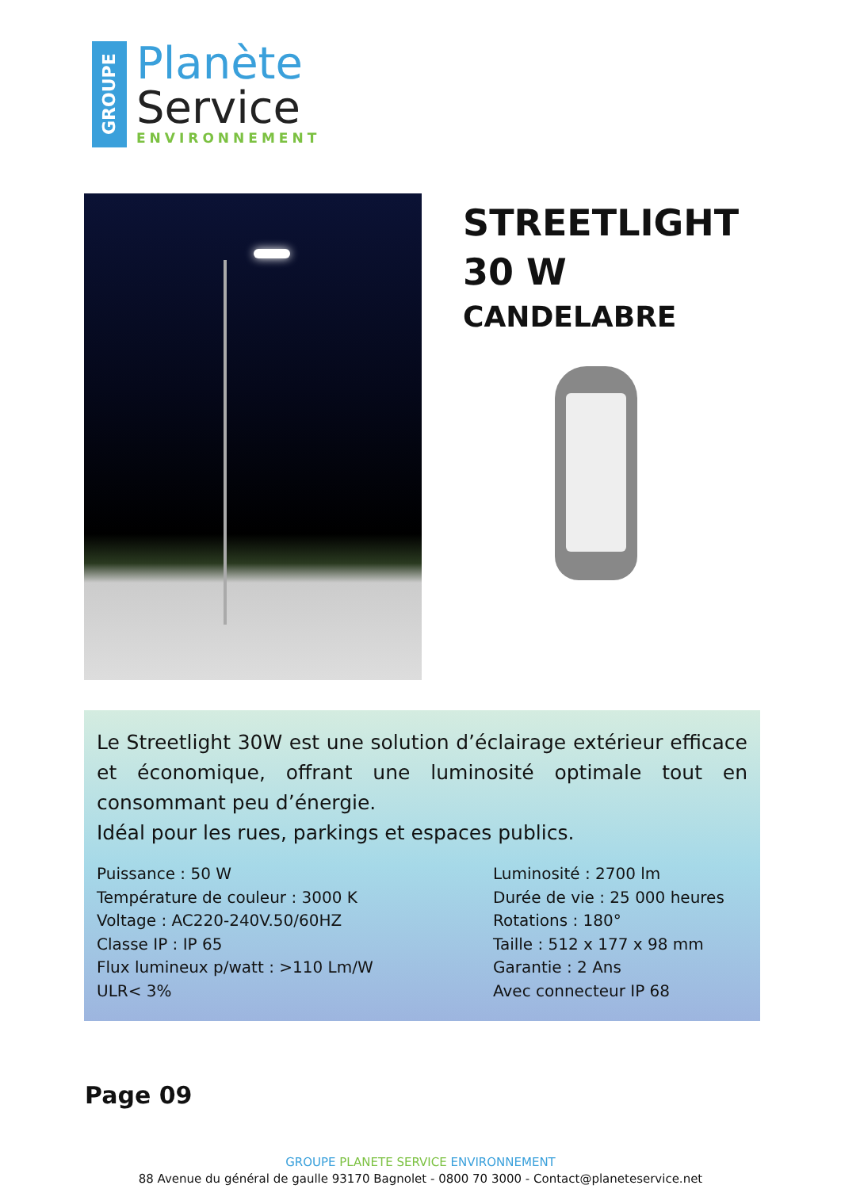GROUPE
Planète
Service
ENVIRONNEMENT
STREETLIGHT
30 W
CANDELABRE
Le Streetlight 30W est une solution d’éclairage extérieur efficace et économique, offrant une luminosité optimale tout en consommant peu d’énergie.
Idéal pour les rues, parkings et espaces publics.
Puissance : 50 W
Température de couleur : 3000 K
Voltage : AC220-240V.50/60HZ
Classe IP : IP 65
Flux lumineux p/watt : >110 Lm/W
ULR< 3%
Luminosité : 2700 lm
Durée de vie : 25 000 heures
Rotations : 180°
Taille : 512 x 177 x 98 mm
Garantie : 2 Ans
Avec connecteur IP 68
Page 09
GROUPE PLANETE SERVICE ENVIRONNEMENT
88 Avenue du général de gaulle 93170 Bagnolet - 0800 70 3000 - Contact@planeteservice.net